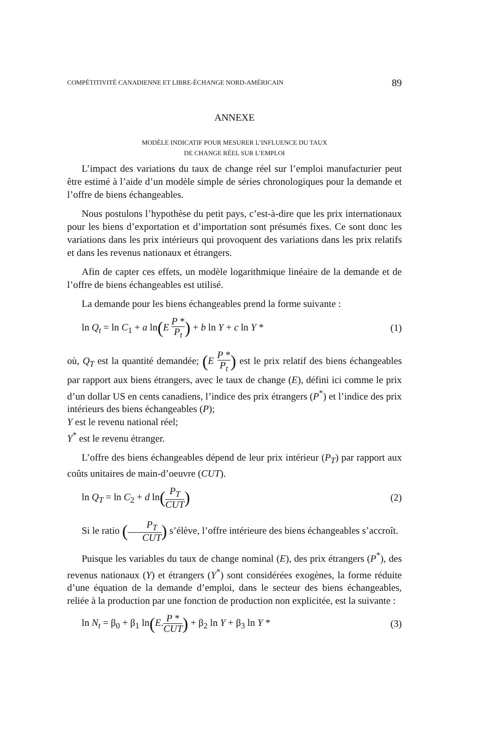COMPÉTITIVITÉ CANADIENNE ET LIBRE-ÉCHANGE NORD-AMÉRICAIN 89
ANNEXE
MODÈLE INDICATIF POUR MESURER L’INFLUENCE DU TAUX
DE CHANGE RÉEL SUR L’EMPLOI
L’impact des variations du taux de change réel sur l’emploi manufacturier peut être estimé à l’aide d’un modèle simple de séries chronologiques pour la demande et l’offre de biens échangeables.
Nous postulons l’hypothèse du petit pays, c’est-à-dire que les prix internationaux pour les biens d’exportation et d’importation sont présumés fixes. Ce sont donc les variations dans les prix intérieurs qui provoquent des variations dans les prix relatifs et dans les revenus nationaux et étrangers.
Afin de capter ces effets, un modèle logarithmique linéaire de la demande et de l’offre de biens échangeables est utilisé.
La demande pour les biens échangeables prend la forme suivante :
ln Q<sub>t</sub> = ln C<sub>1</sub> + a ln(E P * P<sub>t</sub>) + b ln Y + c ln Y * (1)
où, Q<sub>T</sub> est la quantité demandée; (E P * P<sub>t</sub>) est le prix relatif des biens échangeables par rapport aux biens étrangers, avec le taux de change (E), défini ici comme le prix d’un dollar US en cents canadiens, l’indice des prix étrangers (P<sup>*</sup>) et l’indice des prix intérieurs des biens échangeables (P);
Y est le revenu national réel;
Y<sup>*</sup> est le revenu étranger.
L’offre des biens échangeables dépend de leur prix intérieur (P<sub>T</sub>) par rapport aux coûts unitaires de main-d’oeuvre (CUT).
ln Q<sub>T</sub> = ln C<sub>2</sub> + d ln(P<sub>T</sub> CUT) (2)
Si le ratio (P<sub>T</sub> CUT) s’élève, l’offre intérieure des biens échangeables s’accroît.
Puisque les variables du taux de change nominal (E), des prix étrangers (P<sup>*</sup>), des revenus nationaux (Y) et étrangers (Y<sup>*</sup>) sont considérées exogènes, la forme réduite d’une équation de la demande d’emploi, dans le secteur des biens échangeables, reliée à la production par une fonction de production non explicitée, est la suivante :
ln N<sub>t</sub> = β<sub>0</sub> + β<sub>1</sub> ln(E.P * CUT) + β<sub>2</sub> ln Y + β<sub>3</sub> ln Y * (3)